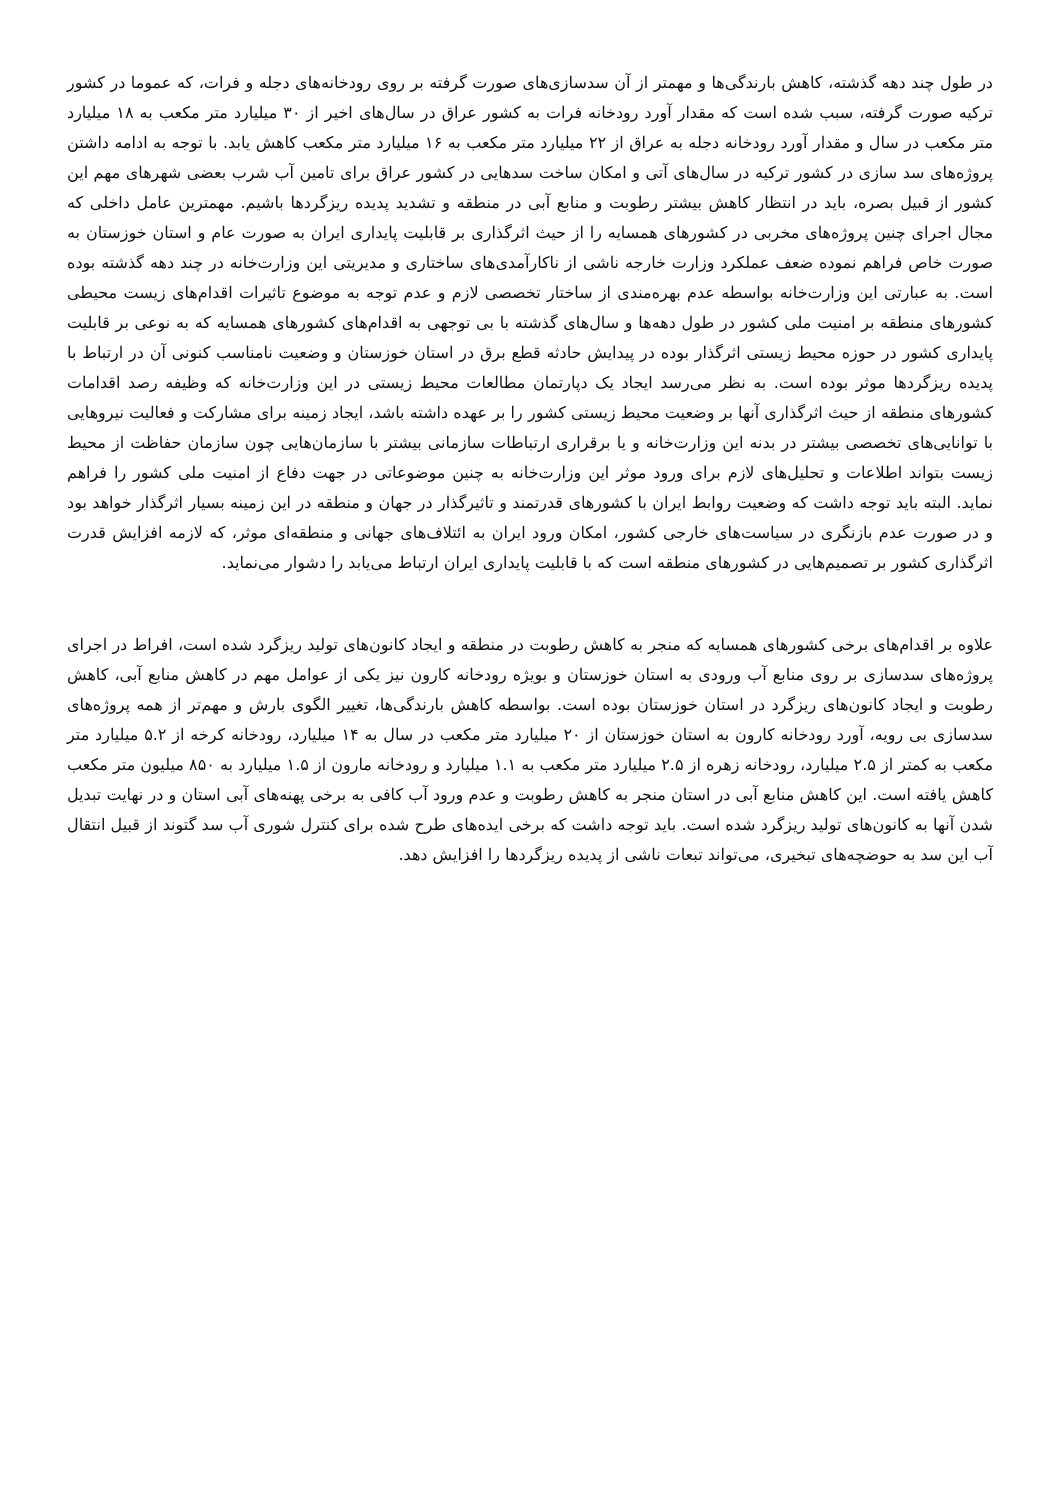در طول چند دهه گذشته، کاهش بارندگی‌ها و مهمتر از آن سدسازی‌های صورت گرفته بر روی رودخانه‌های دجله و فرات، که عموما در کشور ترکیه صورت گرفته، سبب شده است که مقدار آورد رودخانه فرات به کشور عراق در سال‌های اخیر از ۳۰ میلیارد متر مکعب به ۱۸ میلیارد متر مکعب در سال و مقدار آورد رودخانه دجله به عراق از ۲۲ میلیارد متر مکعب به ۱۶ میلیارد متر مکعب کاهش یابد. با توجه به ادامه داشتن پروژه‌های سد سازی در کشور ترکیه در سال‌های آتی و امکان ساخت سدهایی در کشور عراق برای تامین آب شرب بعضی شهرهای مهم این کشور از قبیل بصره، باید در انتظار کاهش بیشتر رطوبت و منابع آبی در منطقه و تشدید پدیده ریزگردها باشیم. مهمترین عامل داخلی که مجال اجرای چنین پروژه‌های مخربی در کشورهای همسایه را از حیث اثرگذاری بر قابلیت پایداری ایران به صورت عام و استان خوزستان به صورت خاص فراهم نموده ضعف عملکرد وزارت خارجه ناشی از ناکارآمدی‌های ساختاری و مدیریتی این وزارت‌خانه در چند دهه گذشته بوده است. به عبارتی این وزارت‌خانه بواسطه عدم بهره‌مندی از ساختار تخصصی لازم و عدم توجه به موضوع تاثیرات اقدام‌های زیست محیطی کشورهای منطقه بر امنیت ملی کشور در طول دهه‌ها و سال‌های گذشته با بی توجهی به اقدام‌های کشورهای همسایه که به نوعی بر قابلیت پایداری کشور در حوزه محیط زیستی اثرگذار بوده در پیدایش حادثه قطع برق در استان خوزستان و وضعیت نامناسب کنونی آن در ارتباط با پدیده ریزگردها موثر بوده است. به نظر می‌رسد ایجاد یک دپارتمان مطالعات محیط زیستی در این وزارت‌خانه که وظیفه رصد اقدامات کشورهای منطقه از حیث اثرگذاری آنها بر وضعیت محیط زیستی کشور را بر عهده داشته باشد، ایجاد زمینه برای مشارکت و فعالیت نیروهایی با توانایی‌های تخصصی بیشتر در بدنه این وزارت‌خانه و یا برقراری ارتباطات سازمانی بیشتر با سازمان‌هایی چون سازمان حفاظت از محیط زیست بتواند اطلاعات و تحلیل‌های لازم برای ورود موثر این وزارت‌خانه به چنین موضوعاتی در جهت دفاع از امنیت ملی کشور را فراهم نماید. البته باید توجه داشت که وضعیت روابط ایران با کشورهای قدرتمند و تاثیرگذار در جهان و منطقه در این زمینه بسیار اثرگذار خواهد بود و در صورت عدم بازنگری در سیاست‌های خارجی کشور، امکان ورود ایران به ائتلاف‌های جهانی و منطقه‌ای موثر، که لازمه افزایش قدرت اثرگذاری کشور بر تصمیم‌هایی در کشورهای منطقه است که با قابلیت پایداری ایران ارتباط می‌یابد را دشوار می‌نماید.
علاوه بر اقدام‌های برخی کشورهای همسایه که منجر به کاهش رطوبت در منطقه و ایجاد کانون‌های تولید ریزگرد شده است، افراط در اجرای پروژه‌های سدسازی بر روی منابع آب ورودی به استان خوزستان و بویژه رودخانه کارون نیز یکی از عوامل مهم در کاهش منابع آبی، کاهش رطوبت و ایجاد کانون‌های ریزگرد در استان خوزستان بوده است. بواسطه کاهش بارندگی‌ها، تغییر الگوی بارش و مهم‌تر از همه پروژه‌های سدسازی بی رویه، آورد رودخانه کارون به استان خوزستان از ۲۰ میلیارد متر مکعب در سال به ۱۴ میلیارد، رودخانه کرخه از ۵.۲ میلیارد متر مکعب به کمتر از ۲.۵ میلیارد، رودخانه زهره از ۲.۵ میلیارد متر مکعب به ۱.۱ میلیارد و رودخانه مارون از ۱.۵ میلیارد به ۸۵۰ میلیون متر مکعب کاهش یافته است. این کاهش منابع آبی در استان منجر به کاهش رطوبت و عدم ورود آب کافی به برخی پهنه‌های آبی استان و در نهایت تبدیل شدن آنها به کانون‌های تولید ریزگرد شده است. باید توجه داشت که برخی ایده‌های طرح شده برای کنترل شوری آب سد گتوند از قبیل انتقال آب این سد به حوضچه‌های تبخیری، می‌تواند تبعات ناشی از پدیده ریزگردها را افزایش دهد.